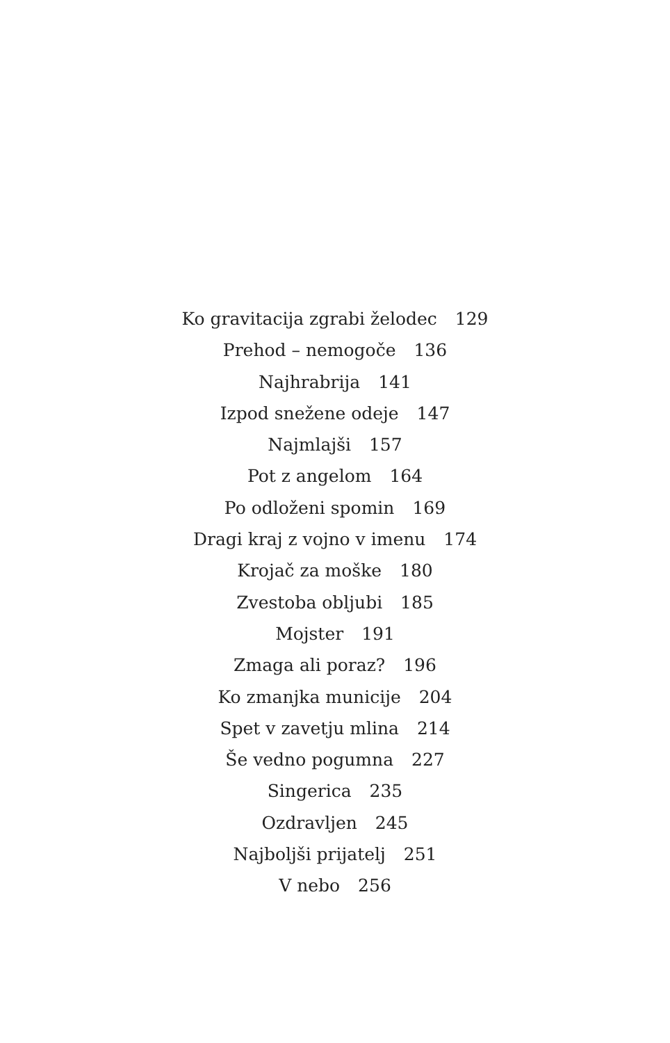Ko gravitacija zgrabi želodec 129
Prehod – nemogoče 136
Najhrabrija 141
Izpod snežene odeje 147
Najmlajši 157
Pot z angelom 164
Po odloženi spomin 169
Dragi kraj z vojno v imenu 174
Krojač za moške 180
Zvestoba obljubi 185
Mojster 191
Zmaga ali poraz? 196
Ko zmanjka municije 204
Spet v zavetju mlina 214
Še vedno pogumna 227
Singerica 235
Ozdravljen 245
Najboljši prijatelj 251
V nebo 256